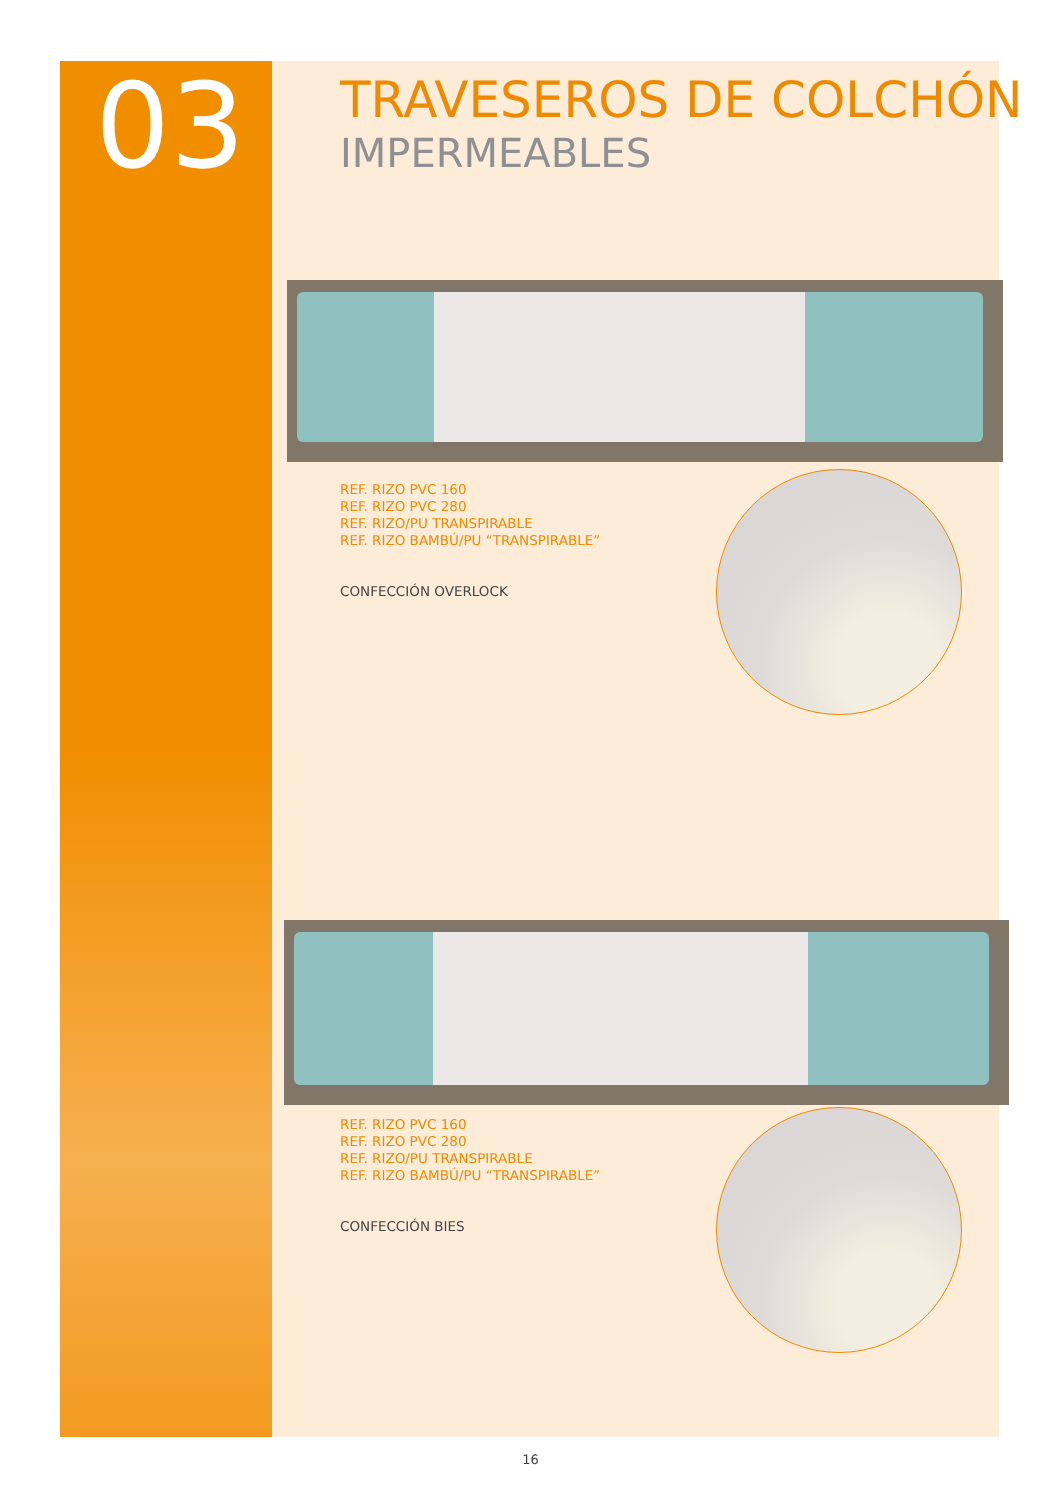03
TRAVESEROS DE COLCHÓN
IMPERMEABLES
REF. RIZO PVC 160
REF. RIZO PVC 280
REF. RIZO/PU TRANSPIRABLE
REF. RIZO BAMBÚ/PU “TRANSPIRABLE”
CONFECCIÓN OVERLOCK
REF. RIZO PVC 160
REF. RIZO PVC 280
REF. RIZO/PU TRANSPIRABLE
REF. RIZO BAMBÚ/PU “TRANSPIRABLE”
CONFECCIÓN BIES
16